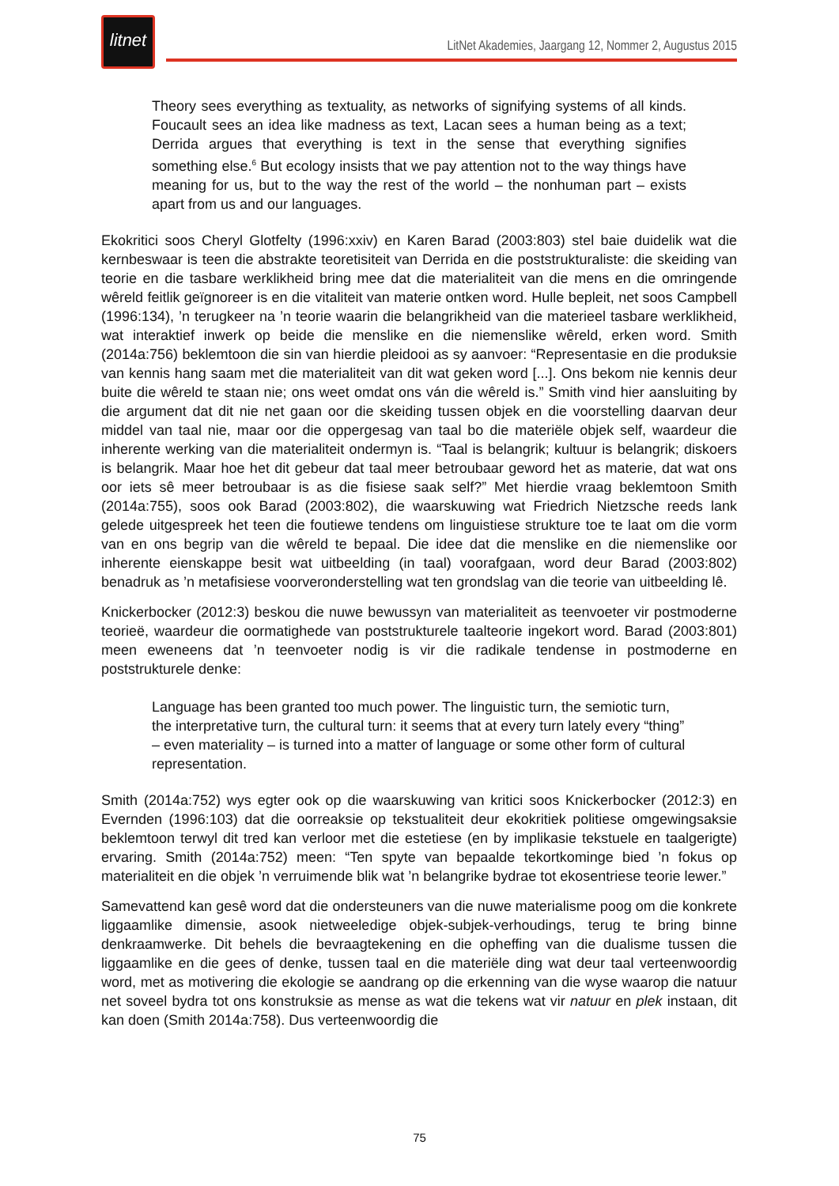litnet
LitNet Akademies, Jaargang 12, Nommer 2, Augustus 2015
Theory sees everything as textuality, as networks of signifying systems of all kinds. Foucault sees an idea like madness as text, Lacan sees a human being as a text; Derrida argues that everything is text in the sense that everything signifies something else.<sup>6</sup> But ecology insists that we pay attention not to the way things have meaning for us, but to the way the rest of the world – the nonhuman part – exists apart from us and our languages.
Ekokritici soos Cheryl Glotfelty (1996:xxiv) en Karen Barad (2003:803) stel baie duidelik wat die kernbeswaar is teen die abstrakte teoretisiteit van Derrida en die poststrukturaliste: die skeiding van teorie en die tasbare werklikheid bring mee dat die materialiteit van die mens en die omringende wêreld feitlik geïgnoreer is en die vitaliteit van materie ontken word. Hulle bepleit, net soos Campbell (1996:134), ’n terugkeer na ’n teorie waarin die belangrikheid van die materieel tasbare werklikheid, wat interaktief inwerk op beide die menslike en die niemenslike wêreld, erken word. Smith (2014a:756) beklemtoon die sin van hierdie pleidooi as sy aanvoer: “Representasie en die produksie van kennis hang saam met die materialiteit van dit wat geken word [...]. Ons bekom nie kennis deur buite die wêreld te staan nie; ons weet omdat ons ván die wêreld is.” Smith vind hier aansluiting by die argument dat dit nie net gaan oor die skeiding tussen objek en die voorstelling daarvan deur middel van taal nie, maar oor die oppergesag van taal bo die materiële objek self, waardeur die inherente werking van die materialiteit ondermyn is. “Taal is belangrik; kultuur is belangrik; diskoers is belangrik. Maar hoe het dit gebeur dat taal meer betroubaar geword het as materie, dat wat ons oor iets sê meer betroubaar is as die fisiese saak self?” Met hierdie vraag beklemtoon Smith (2014a:755), soos ook Barad (2003:802), die waarskuwing wat Friedrich Nietzsche reeds lank gelede uitgespreek het teen die foutiewe tendens om linguistiese strukture toe te laat om die vorm van en ons begrip van die wêreld te bepaal. Die idee dat die menslike en die niemenslike oor inherente eienskappe besit wat uitbeelding (in taal) voorafgaan, word deur Barad (2003:802) benadruk as ’n metafisiese voorveronderstelling wat ten grondslag van die teorie van uitbeelding lê.
Knickerbocker (2012:3) beskou die nuwe bewussyn van materialiteit as teenvoeter vir postmoderne teorieë, waardeur die oormatighede van poststrukturele taalteorie ingekort word. Barad (2003:801) meen eweneens dat ’n teenvoeter nodig is vir die radikale tendense in postmoderne en poststrukturele denke:
Language has been granted too much power. The linguistic turn, the semiotic turn, the interpretative turn, the cultural turn: it seems that at every turn lately every “thing” – even materiality – is turned into a matter of language or some other form of cultural representation.
Smith (2014a:752) wys egter ook op die waarskuwing van kritici soos Knickerbocker (2012:3) en Evernden (1996:103) dat die oorreaksie op tekstualiteit deur ekokritiek politiese omgewingsaksie beklemtoon terwyl dit tred kan verloor met die estetiese (en by implikasie tekstuele en taalgerigte) ervaring. Smith (2014a:752) meen: “Ten spyte van bepaalde tekortkominge bied ’n fokus op materialiteit en die objek ’n verruimende blik wat ’n belangrike bydrae tot ekosentriese teorie lewer.”
Samevattend kan gesê word dat die ondersteuners van die nuwe materialisme poog om die konkrete liggaamlike dimensie, asook nietweeledige objek-subjek-verhoudings, terug te bring binne denkraamwerke. Dit behels die bevraagtekening en die opheffing van die dualisme tussen die liggaamlike en die gees of denke, tussen taal en die materiële ding wat deur taal verteenwoordig word, met as motivering die ekologie se aandrang op die erkenning van die wyse waarop die natuur net soveel bydra tot ons konstruksie as mense as wat die tekens wat vir natuur en plek instaan, dit kan doen (Smith 2014a:758). Dus verteenwoordig die
75